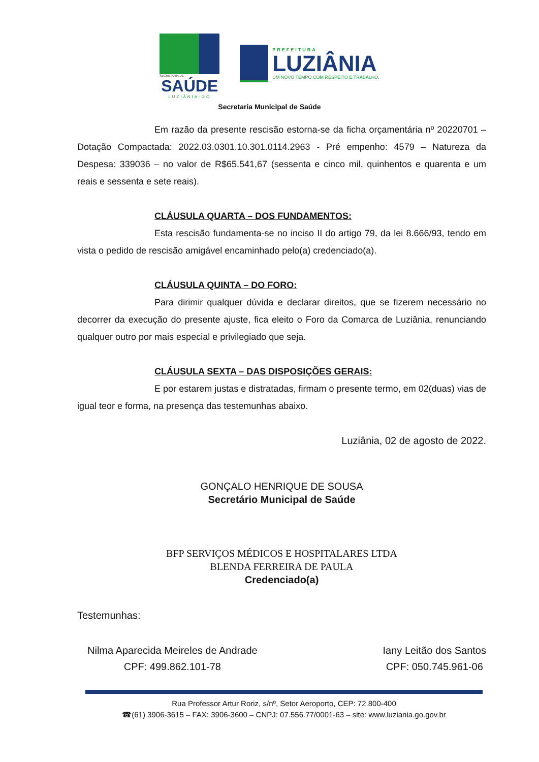SECRETARIA DE
SAÚDE
LUZIÂNIA-GO
PREFEITURA
LUZIÂNIA
UM NOVO TEMPO COM RESPEITO E TRABALHO.
Secretaria Municipal de Saúde
Em razão da presente rescisão estorna-se da ficha orçamentária nº 20220701 – Dotação Compactada: 2022.03.0301.10.301.0114.2963 - Pré empenho: 4579 – Natureza da Despesa: 339036 – no valor de R$65.541,67 (sessenta e cinco mil, quinhentos e quarenta e um reais e sessenta e sete reais).
CLÁUSULA QUARTA – DOS FUNDAMENTOS:
Esta rescisão fundamenta-se no inciso II do artigo 79, da lei 8.666/93, tendo em vista o pedido de rescisão amigável encaminhado pelo(a) credenciado(a).
CLÁUSULA QUINTA – DO FORO:
Para dirimir qualquer dúvida e declarar direitos, que se fizerem necessário no decorrer da execução do presente ajuste, fica eleito o Foro da Comarca de Luziânia, renunciando qualquer outro por mais especial e privilegiado que seja.
CLÁUSULA SEXTA – DAS DISPOSIÇÕES GERAIS:
E por estarem justas e distratadas, firmam o presente termo, em 02(duas) vias de igual teor e forma, na presença das testemunhas abaixo.
Luziânia, 02 de agosto de 2022.
GONÇALO HENRIQUE DE SOUSA
Secretário Municipal de Saúde
BFP SERVIÇOS MÉDICOS E HOSPITALARES LTDA
BLENDA FERREIRA DE PAULA
Credenciado(a)
Testemunhas:
Nilma Aparecida Meireles de Andrade
CPF: 499.862.101-78
Iany Leitão dos Santos
CPF: 050.745.961-06
Rua Professor Artur Roriz, s/nº, Setor Aeroporto, CEP: 72.800-400
☎(61) 3906-3615 – FAX: 3906-3600 – CNPJ: 07.556.77/0001-63 – site: www.luziania.go.gov.br